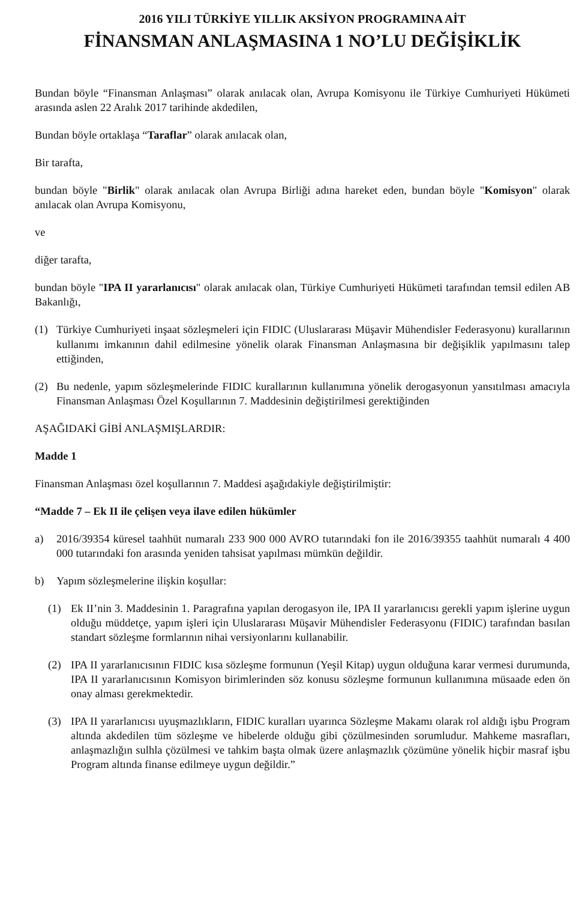2016 YILI TÜRKİYE YILLIK AKSİYON PROGRAMINA AİT
FİNANSMAN ANLAŞMASINA 1 NO’LU DEĞİŞİKLİK
Bundan böyle “Finansman Anlaşması” olarak anılacak olan, Avrupa Komisyonu ile Türkiye Cumhuriyeti Hükümeti arasında aslen 22 Aralık 2017 tarihinde akdedilen,
Bundan böyle ortaklaşa “Taraflar” olarak anılacak olan,
Bir tarafta,
bundan böyle "Birlik" olarak anılacak olan Avrupa Birliği adına hareket eden, bundan böyle "Komisyon" olarak anılacak olan Avrupa Komisyonu,
ve
diğer tarafta,
bundan böyle "IPA II yararlanıcısı" olarak anılacak olan, Türkiye Cumhuriyeti Hükümeti tarafından temsil edilen AB Bakanlığı,
(1) Türkiye Cumhuriyeti inşaat sözleşmeleri için FIDIC (Uluslararası Müşavir Mühendisler Federasyonu) kurallarının kullanımı imkanının dahil edilmesine yönelik olarak Finansman Anlaşmasına bir değişiklik yapılmasını talep ettiğinden,
(2) Bu nedenle, yapım sözleşmelerinde FIDIC kurallarının kullanımına yönelik derogasyonun yansıtılması amacıyla Finansman Anlaşması Özel Koşullarının 7. Maddesinin değiştirilmesi gerektiğinden
AŞAĞIDAKİ GİBİ ANLAŞMIŞLARDIR:
Madde 1
Finansman Anlaşması özel koşullarının 7. Maddesi aşağıdakiyle değiştirilmiştir:
“Madde 7 – Ek II ile çelişen veya ilave edilen hükümler
a) 2016/39354 küresel taahhüt numaralı 233 900 000 AVRO tutarındaki fon ile 2016/39355 taahhüt numaralı 4 400 000 tutarındaki fon arasında yeniden tahsisat yapılması mümkün değildir.
b) Yapım sözleşmelerine ilişkin koşullar:
(1) Ek II’nin 3. Maddesinin 1. Paragrafına yapılan derogasyon ile, IPA II yararlanıcısı gerekli yapım işlerine uygun olduğu müddetçe, yapım işleri için Uluslararası Müşavir Mühendisler Federasyonu (FIDIC) tarafından basılan standart sözleşme formlarının nihai versiyonlarını kullanabilir.
(2) IPA II yararlanıcısının FIDIC kısa sözleşme formunun (Yeşil Kitap) uygun olduğuna karar vermesi durumunda, IPA II yararlanıcısının Komisyon birimlerinden söz konusu sözleşme formunun kullanımına müsaade eden ön onay alması gerekmektedir.
(3) IPA II yararlanıcısı uyuşmazlıkların, FIDIC kuralları uyarınca Sözleşme Makamı olarak rol aldığı işbu Program altında akdedilen tüm sözleşme ve hibelerde olduğu gibi çözülmesinden sorumludur. Mahkeme masrafları, anlaşmazlığın sulhla çözülmesi ve tahkim başta olmak üzere anlaşmazlık çözümüne yönelik hiçbir masraf işbu Program altında finanse edilmeye uygun değildir.”